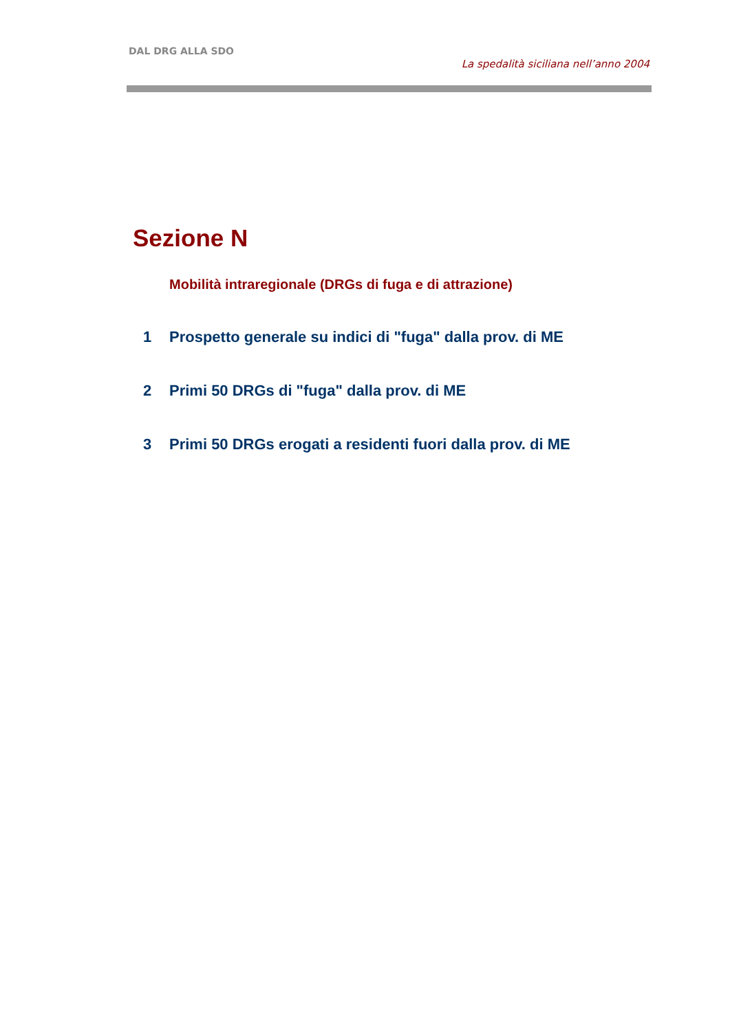DAL DRG ALLA SDO
La spedalità siciliana nell’anno 2004
Sezione N
Mobilità intraregionale (DRGs di fuga e di attrazione)
1 Prospetto generale su indici di "fuga" dalla prov. di ME
2 Primi 50 DRGs di "fuga" dalla prov. di ME
3 Primi 50 DRGs erogati a residenti fuori dalla prov. di ME